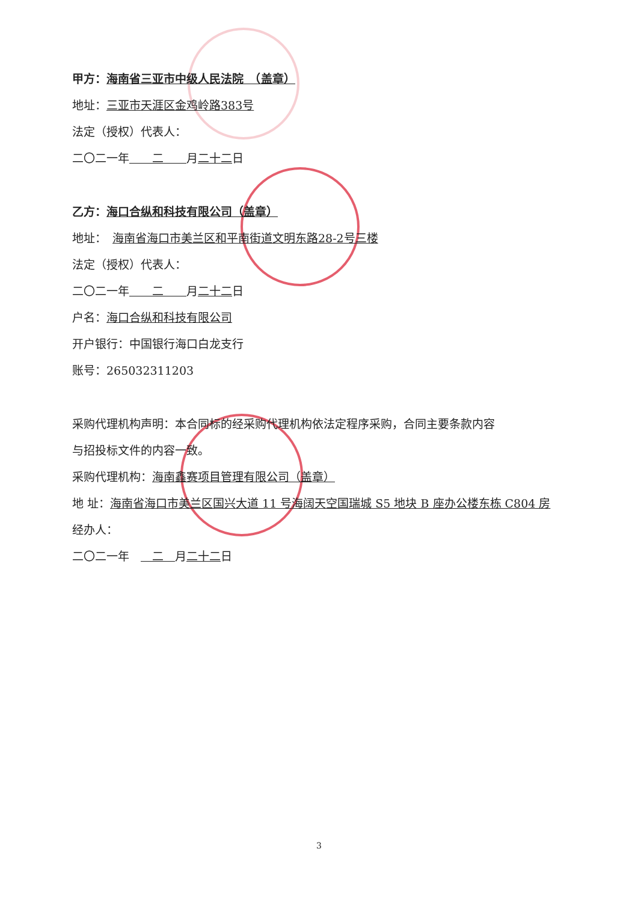甲方：海南省三亚市中级人民法院　（盖章）
地址：三亚市天涯区金鸡岭路383号
法定（授权）代表人：
二〇二一年　　二　　月二十二日
乙方：海口合纵和科技有限公司（盖章）
地址：　海南省海口市美兰区和平南街道文明东路28-2号三楼
法定（授权）代表人：
二〇二一年　　二　　月二十二日
户名：海口合纵和科技有限公司
开户银行：中国银行海口白龙支行
账号：265032311203
采购代理机构声明：本合同标的经采购代理机构依法定程序采购，合同主要条款内容
与招投标文件的内容一致。
采购代理机构：海南鑫赛项目管理有限公司（盖章）
地 址：海南省海口市美兰区国兴大道 11 号海阔天空国瑞城 S5 地块 B 座办公楼东栋 C804 房
经办人：
二〇二一年　　二　月二十二日
3